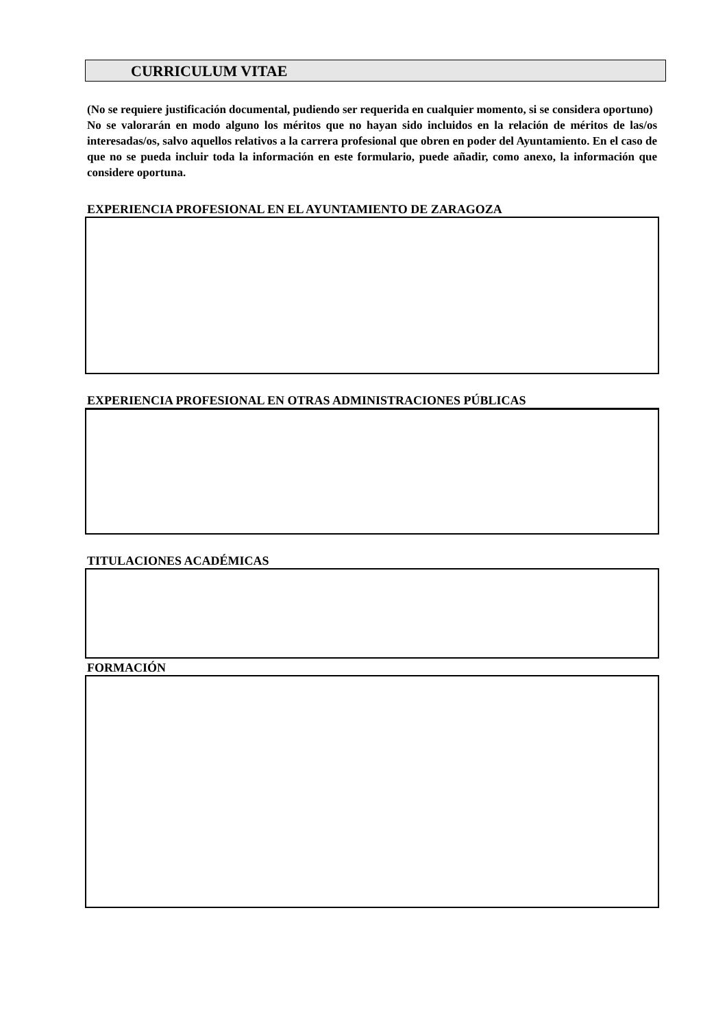CURRICULUM VITAE
(No se requiere justificación documental, pudiendo ser requerida en cualquier momento, si se considera oportuno)
No se valorarán en modo alguno los méritos que no hayan sido incluidos en la relación de méritos de las/os interesadas/os, salvo aquellos relativos a la carrera profesional que obren en poder del Ayuntamiento. En el caso de que no se pueda incluir toda la información en este formulario, puede añadir, como anexo, la información que considere oportuna.
EXPERIENCIA PROFESIONAL EN EL AYUNTAMIENTO DE ZARAGOZA
EXPERIENCIA PROFESIONAL EN OTRAS ADMINISTRACIONES PÚBLICAS
TITULACIONES ACADÉMICAS
FORMACIÓN